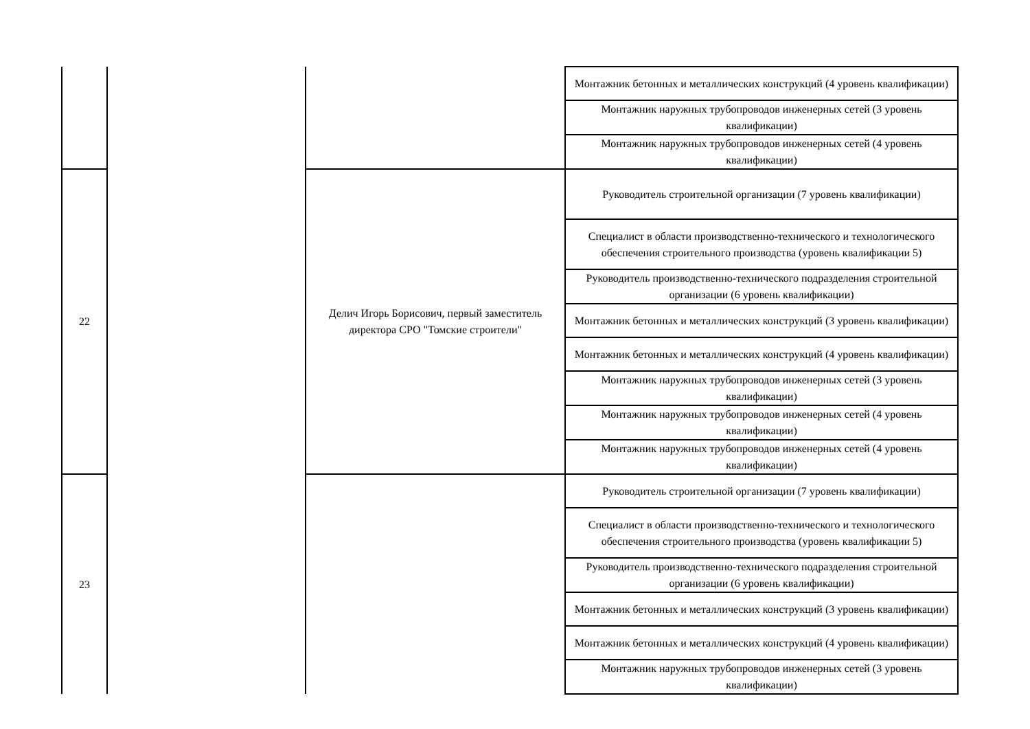| | | | Монтажник бетонных и металлических конструкций (4 уровень квалификации) |
| | | | Монтажник наружных трубопроводов инженерных сетей (3 уровень квалификации) |
| | | | Монтажник наружных трубопроводов инженерных сетей (4 уровень квалификации) |
| 22 | | Делич Игорь Борисович, первый заместитель директора СРО "Томские строители" | Руководитель строительной организации (7 уровень квалификации) |
| | | | Специалист в области производственно-технического и технологического обеспечения строительного производства (уровень квалификации 5) |
| | | | Руководитель производственно-технического подразделения строительной организации (6 уровень квалификации) |
| | | | Монтажник бетонных и металлических конструкций (3 уровень квалификации) |
| | | | Монтажник бетонных и металлических конструкций (4 уровень квалификации) |
| | | | Монтажник наружных трубопроводов инженерных сетей (3 уровень квалификации) |
| | | | Монтажник наружных трубопроводов инженерных сетей (4 уровень квалификации) |
| | | | Монтажник наружных трубопроводов инженерных сетей (4 уровень квалификации) |
| 23 | | | Руководитель строительной организации (7 уровень квалификации) |
| | | | Специалист в области производственно-технического и технологического обеспечения строительного производства (уровень квалификации 5) |
| | | | Руководитель производственно-технического подразделения строительной организации (6 уровень квалификации) |
| | | | Монтажник бетонных и металлических конструкций (3 уровень квалификации) |
| | | | Монтажник бетонных и металлических конструкций (4 уровень квалификации) |
| | | | Монтажник наружных трубопроводов инженерных сетей (3 уровень квалификации) |